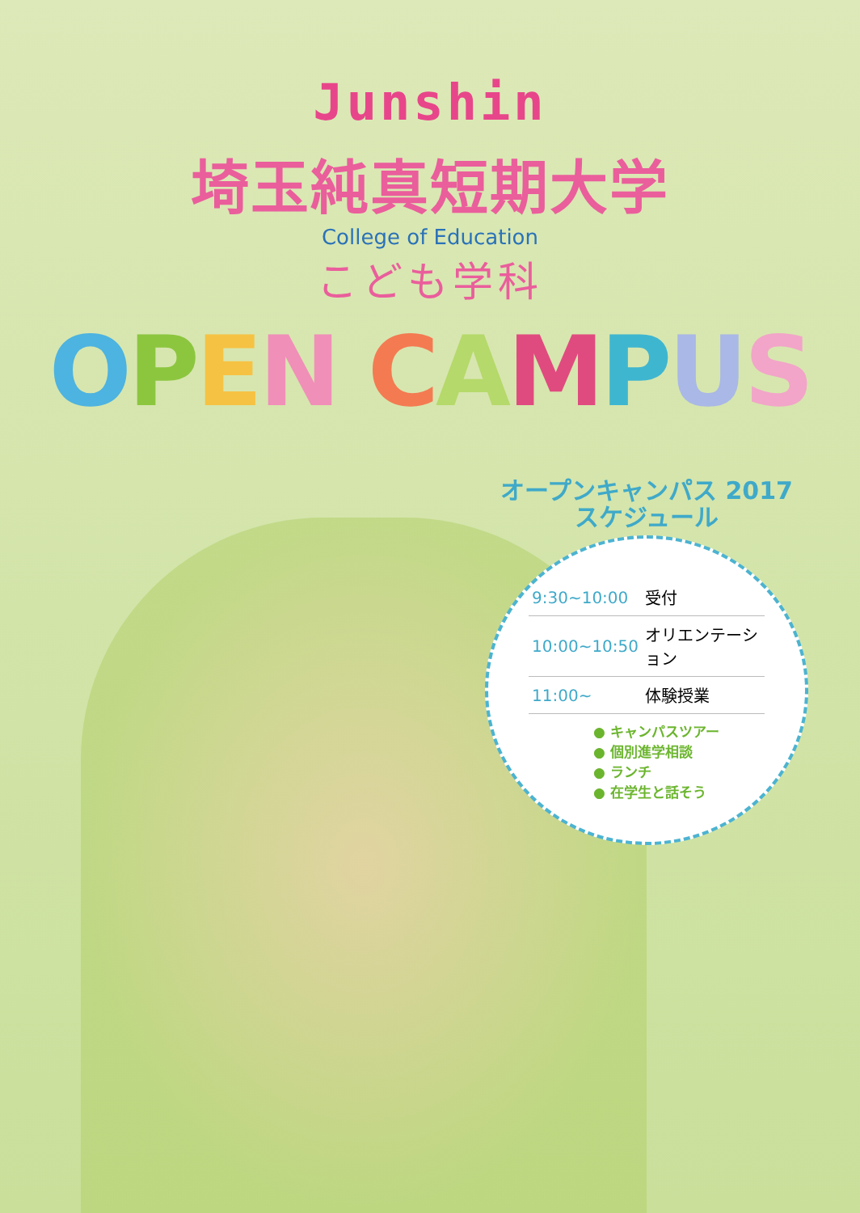Junshin
埼玉純真短期大学
College of Education
こども学科
OPEN CAMPUS
オープンキャンパス 2017
スケジュール
| 9:30~10:00 | 受付 |
| 10:00~10:50 | オリエンテーション |
| 11:00~ | 体験授業 |
● キャンパスツアー
● 個別進学相談
● ランチ
● 在学生と話そう